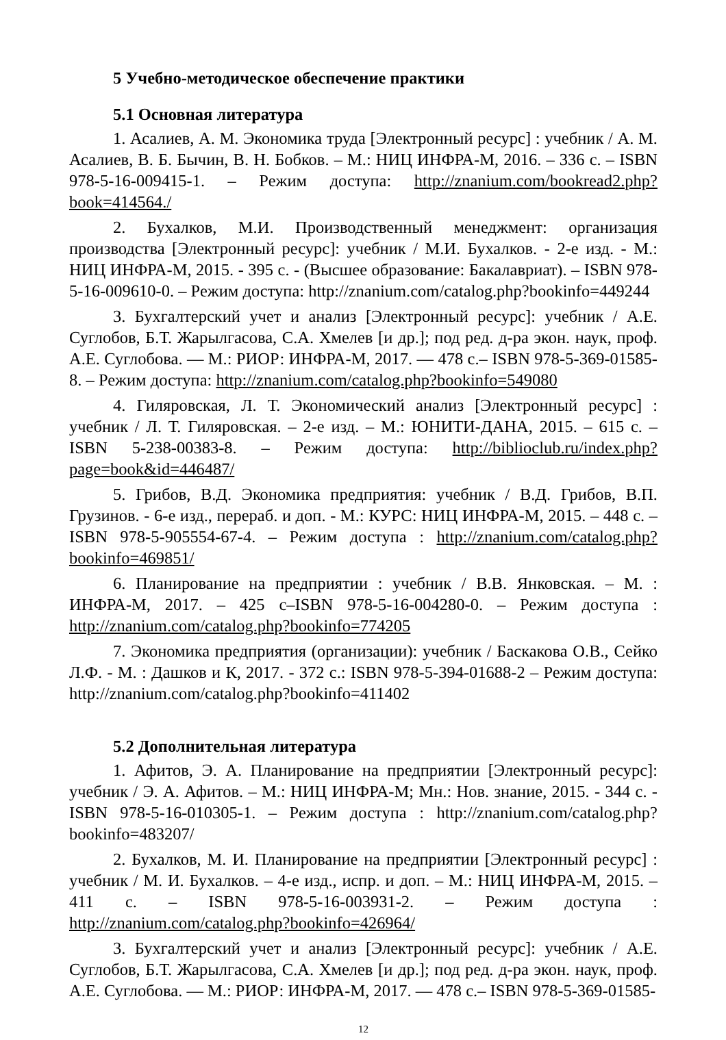5 Учебно-методическое обеспечение практики
5.1 Основная литература
1. Асалиев, А. М. Экономика труда [Электронный ресурс] : учебник / А. М. Асалиев, В. Б. Бычин, В. Н. Бобков. – М.: НИЦ ИНФРА-М, 2016. – 336 с. – ISBN 978-5-16-009415-1. – Режим доступа: http://znanium.com/bookread2.php?book=414564./
2. Бухалков, М.И. Производственный менеджмент: организация производства [Электронный ресурс]: учебник / М.И. Бухалков. - 2-е изд. - М.: НИЦ ИНФРА-М, 2015. - 395 с. - (Высшее образование: Бакалавриат). – ISBN 978-5-16-009610-0. – Режим доступа: http://znanium.com/catalog.php?bookinfo=449244
3. Бухгалтерский учет и анализ [Электронный ресурс]: учебник / А.Е. Суглобов, Б.Т. Жарылгасова, С.А. Хмелев [и др.]; под ред. д-ра экон. наук, проф. А.Е. Суглобова. — М.: РИОР: ИНФРА-М, 2017. — 478 с.– ISBN 978-5-369-01585-8. – Режим доступа: http://znanium.com/catalog.php?bookinfo=549080
4. Гиляровская, Л. Т. Экономический анализ [Электронный ресурс] : учебник / Л. Т. Гиляровская. – 2-е изд. – М.: ЮНИТИ-ДАНА, 2015. – 615 с. – ISBN 5-238-00383-8. – Режим доступа: http://biblioclub.ru/index.php?page=book&id=446487/
5. Грибов, В.Д. Экономика предприятия: учебник / В.Д. Грибов, В.П. Грузинов. - 6-е изд., перераб. и доп. - М.: КУРС: НИЦ ИНФРА-М, 2015. – 448 с. – ISBN 978-5-905554-67-4. – Режим доступа : http://znanium.com/catalog.php?bookinfo=469851/
6. Планирование на предприятии : учебник / В.В. Янковская. – М. : ИНФРА-М, 2017. – 425 с–ISBN 978-5-16-004280-0. – Режим доступа : http://znanium.com/catalog.php?bookinfo=774205
7. Экономика предприятия (организации): учебник / Баскакова О.В., Сейко Л.Ф. - М. : Дашков и К, 2017. - 372 с.: ISBN 978-5-394-01688-2 – Режим доступа: http://znanium.com/catalog.php?bookinfo=411402
5.2 Дополнительная литература
1. Афитов, Э. А. Планирование на предприятии [Электронный ресурс]: учебник / Э. А. Афитов. – М.: НИЦ ИНФРА-М; Мн.: Нов. знание, 2015. - 344 с. - ISBN 978-5-16-010305-1. – Режим доступа : http://znanium.com/catalog.php?bookinfo=483207/
2. Бухалков, М. И. Планирование на предприятии [Электронный ресурс] : учебник / М. И. Бухалков. – 4-е изд., испр. и доп. – М.: НИЦ ИНФРА-М, 2015. – 411 с. – ISBN 978-5-16-003931-2. – Режим доступа : http://znanium.com/catalog.php?bookinfo=426964/
3. Бухгалтерский учет и анализ [Электронный ресурс]: учебник / А.Е. Суглобов, Б.Т. Жарылгасова, С.А. Хмелев [и др.]; под ред. д-ра экон. наук, проф. А.Е. Суглобова. — М.: РИОР: ИНФРА-М, 2017. — 478 с.– ISBN 978-5-369-01585-
12